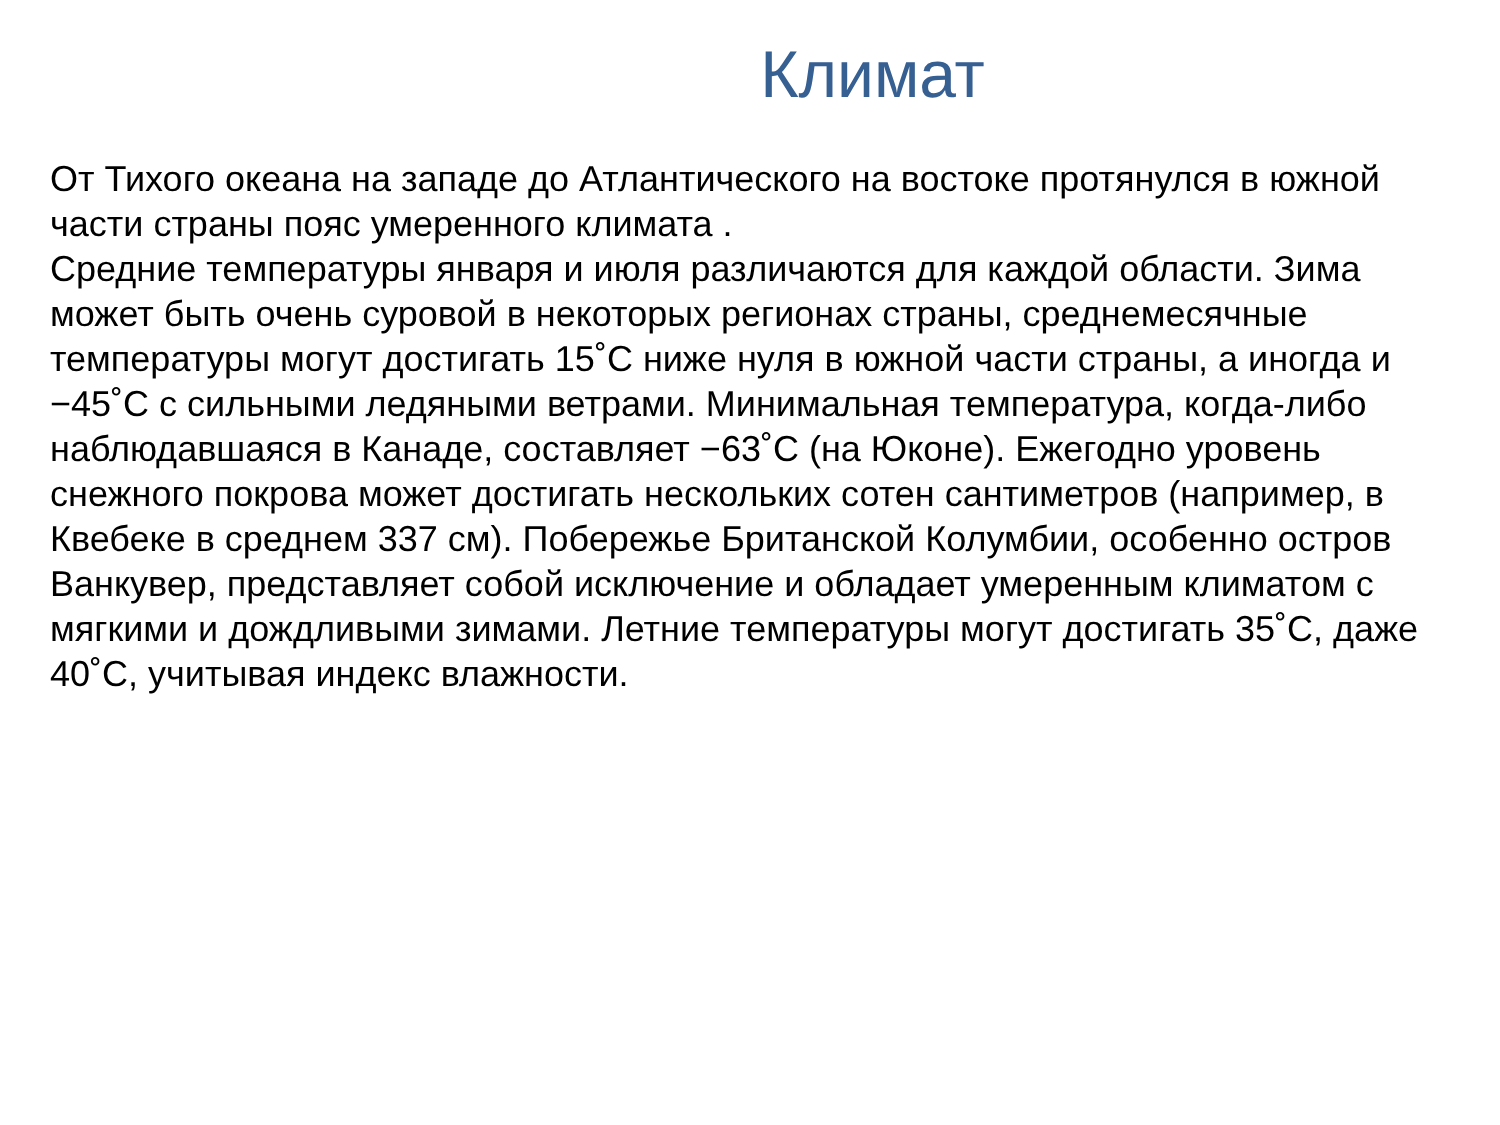Климат
От Тихого океана на западе до Атлантического на востоке протянулся в южной части страны пояс умеренного климата .
Средние температуры января и июля различаются для каждой области. Зима может быть очень суровой в некоторых регионах страны, среднемесячные температуры могут достигать 15˚С ниже нуля в южной части страны, а иногда и −45˚С с сильными ледяными ветрами. Минимальная температура, когда-либо наблюдавшаяся в Канаде, составляет −63˚С (на Юконе). Ежегодно уровень снежного покрова может достигать нескольких сотен сантиметров (например, в Квебеке в среднем 337 см). Побережье Британской Колумбии, особенно остров Ванкувер, представляет собой исключение и обладает умеренным климатом с мягкими и дождливыми зимами. Летние температуры могут достигать 35˚С, даже 40˚С, учитывая индекс влажности.